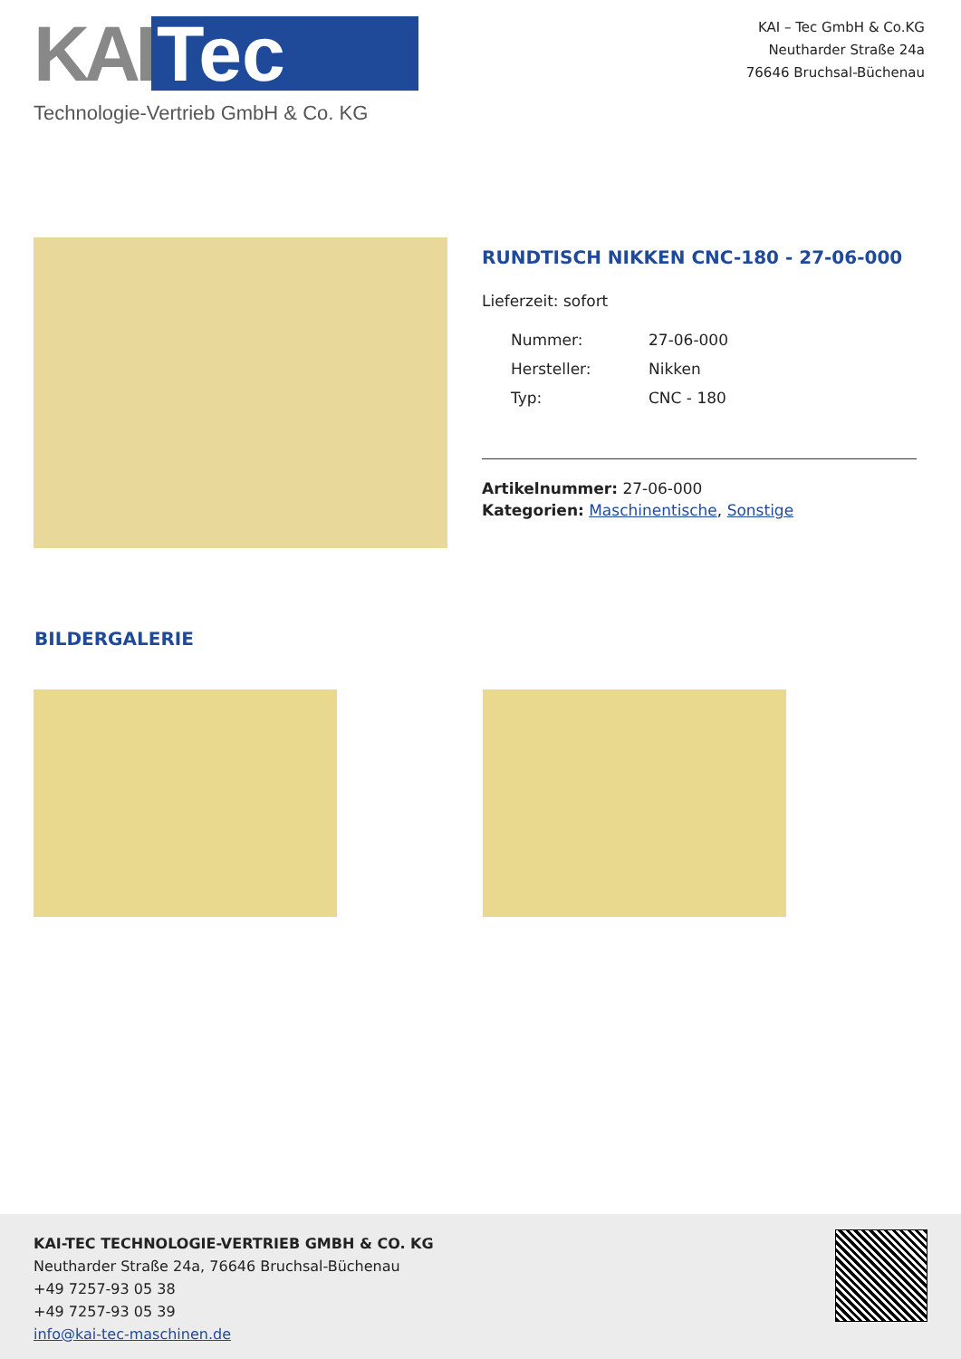KAI Tec
Technologie-Vertrieb GmbH & Co. KG
KAI – Tec GmbH & Co.KG
Neutharder Straße 24a
76646 Bruchsal-Büchenau
RUNDTISCH NIKKEN CNC-180 - 27-06-000
Lieferzeit: sofort
| Nummer: | 27-06-000 |
| Hersteller: | Nikken |
| Typ: | CNC - 180 |
Artikelnummer: 27-06-000
Kategorien: Maschinentische, Sonstige
BILDERGALERIE
KAI-TEC TECHNOLOGIE-VERTRIEB GMBH & CO. KG
Neutharder Straße 24a, 76646 Bruchsal-Büchenau
+49 7257-93 05 38
+49 7257-93 05 39
info@kai-tec-maschinen.de